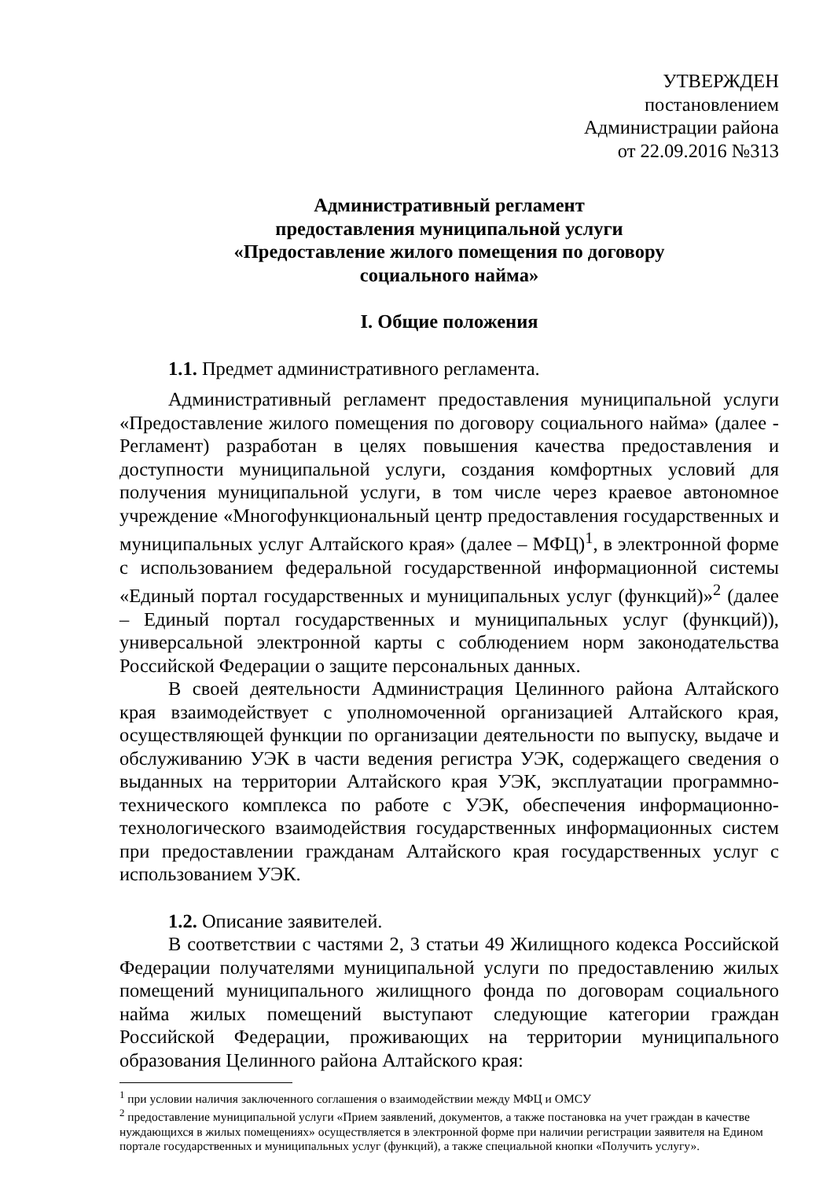УТВЕРЖДЕН
постановлением
Администрации района
от 22.09.2016 №313
Административный регламент
предоставления муниципальной услуги
«Предоставление жилого помещения по договору
социального найма»
I. Общие положения
1.1. Предмет административного регламента.
Административный регламент предоставления муниципальной услуги «Предоставление жилого помещения по договору социального найма» (далее - Регламент) разработан в целях повышения качества предоставления и доступности муниципальной услуги, создания комфортных условий для получения муниципальной услуги, в том числе через краевое автономное учреждение «Многофункциональный центр предоставления государственных и муниципальных услуг Алтайского края» (далее – МФЦ)<sup>1</sup>, в электронной форме с использованием федеральной государственной информационной системы «Единый портал государственных и муниципальных услуг (функций)»<sup>2</sup> (далее – Единый портал государственных и муниципальных услуг (функций)), универсальной электронной карты с соблюдением норм законодательства Российской Федерации о защите персональных данных.
В своей деятельности Администрация Целинного района Алтайского края взаимодействует с уполномоченной организацией Алтайского края, осуществляющей функции по организации деятельности по выпуску, выдаче и обслуживанию УЭК в части ведения регистра УЭК, содержащего сведения о выданных на территории Алтайского края УЭК, эксплуатации программно-технического комплекса по работе с УЭК, обеспечения информационно-технологического взаимодействия государственных информационных систем при предоставлении гражданам Алтайского края государственных услуг с использованием УЭК.
1.2. Описание заявителей.
В соответствии с частями 2, 3 статьи 49 Жилищного кодекса Российской Федерации получателями муниципальной услуги по предоставлению жилых помещений муниципального жилищного фонда по договорам социального найма жилых помещений выступают следующие категории граждан Российской Федерации, проживающих на территории муниципального образования Целинного района Алтайского края:
<sup>1</sup> при условии наличия заключенного соглашения о взаимодействии между МФЦ и ОМСУ
<sup>2</sup> предоставление муниципальной услуги «Прием заявлений, документов, а также постановка на учет граждан в качестве нуждающихся в жилых помещениях» осуществляется в электронной форме при наличии регистрации заявителя на Едином портале государственных и муниципальных услуг (функций), а также специальной кнопки «Получить услугу».